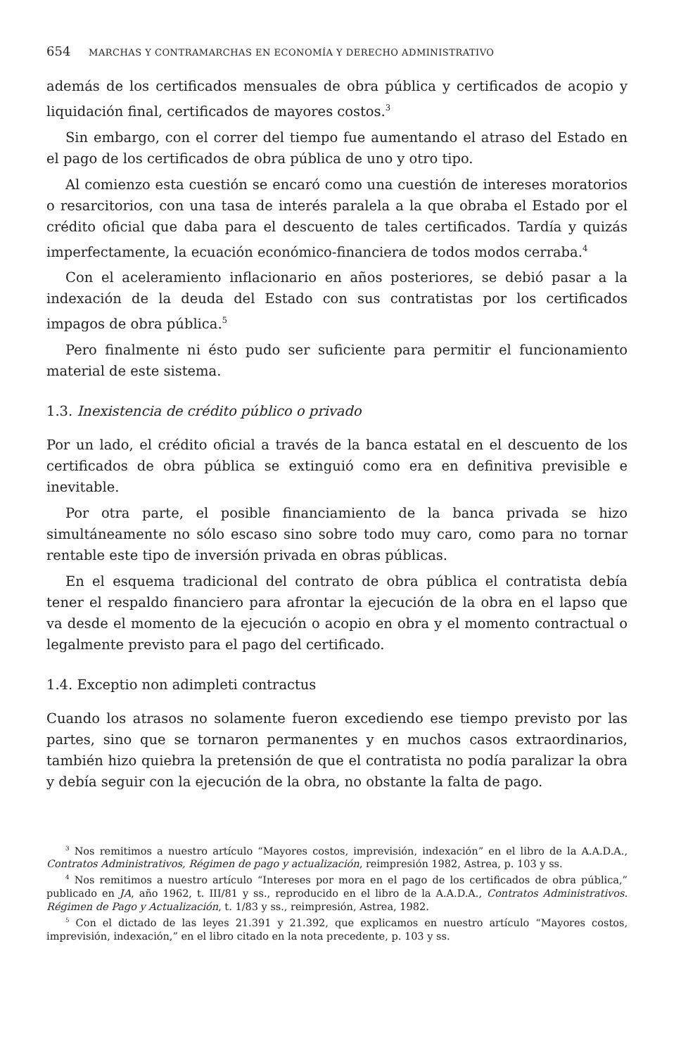654 MARCHAS Y CONTRAMARCHAS EN ECONOMÍA Y DERECHO ADMINISTRATIVO
además de los certificados mensuales de obra pública y certificados de acopio y liquidación final, certificados de mayores costos.<sup>3</sup>
Sin embargo, con el correr del tiempo fue aumentando el atraso del Estado en el pago de los certificados de obra pública de uno y otro tipo.
Al comienzo esta cuestión se encaró como una cuestión de intereses moratorios o resarcitorios, con una tasa de interés paralela a la que obraba el Estado por el crédito oficial que daba para el descuento de tales certificados. Tardía y quizás imperfectamente, la ecuación económico-financiera de todos modos cerraba.<sup>4</sup>
Con el aceleramiento inflacionario en años posteriores, se debió pasar a la indexación de la deuda del Estado con sus contratistas por los certificados impagos de obra pública.<sup>5</sup>
Pero finalmente ni ésto pudo ser suficiente para permitir el funcionamiento material de este sistema.
1.3. Inexistencia de crédito público o privado
Por un lado, el crédito oficial a través de la banca estatal en el descuento de los certificados de obra pública se extinguió como era en definitiva previsible e inevitable.
Por otra parte, el posible financiamiento de la banca privada se hizo simultáneamente no sólo escaso sino sobre todo muy caro, como para no tornar rentable este tipo de inversión privada en obras públicas.
En el esquema tradicional del contrato de obra pública el contratista debía tener el respaldo financiero para afrontar la ejecución de la obra en el lapso que va desde el momento de la ejecución o acopio en obra y el momento contractual o legalmente previsto para el pago del certificado.
1.4. Exceptio non adimpleti contractus
Cuando los atrasos no solamente fueron excediendo ese tiempo previsto por las partes, sino que se tornaron permanentes y en muchos casos extraordinarios, también hizo quiebra la pretensión de que el contratista no podía paralizar la obra y debía seguir con la ejecución de la obra, no obstante la falta de pago.
<sup>3</sup> Nos remitimos a nuestro artículo “Mayores costos, imprevisión, indexación” en el libro de la A.A.D.A., Contratos Administrativos, Régimen de pago y actualización, reimpresión 1982, Astrea, p. 103 y ss.
<sup>4</sup> Nos remitimos a nuestro artículo “Intereses por mora en el pago de los certificados de obra pública,” publicado en JA, año 1962, t. III/81 y ss., reproducido en el libro de la A.A.D.A., Contratos Administrativos. Régimen de Pago y Actualización, t. 1/83 y ss., reimpresión, Astrea, 1982.
<sup>5</sup> Con el dictado de las leyes 21.391 y 21.392, que explicamos en nuestro artículo “Mayores costos, imprevisión, indexación,” en el libro citado en la nota precedente, p. 103 y ss.